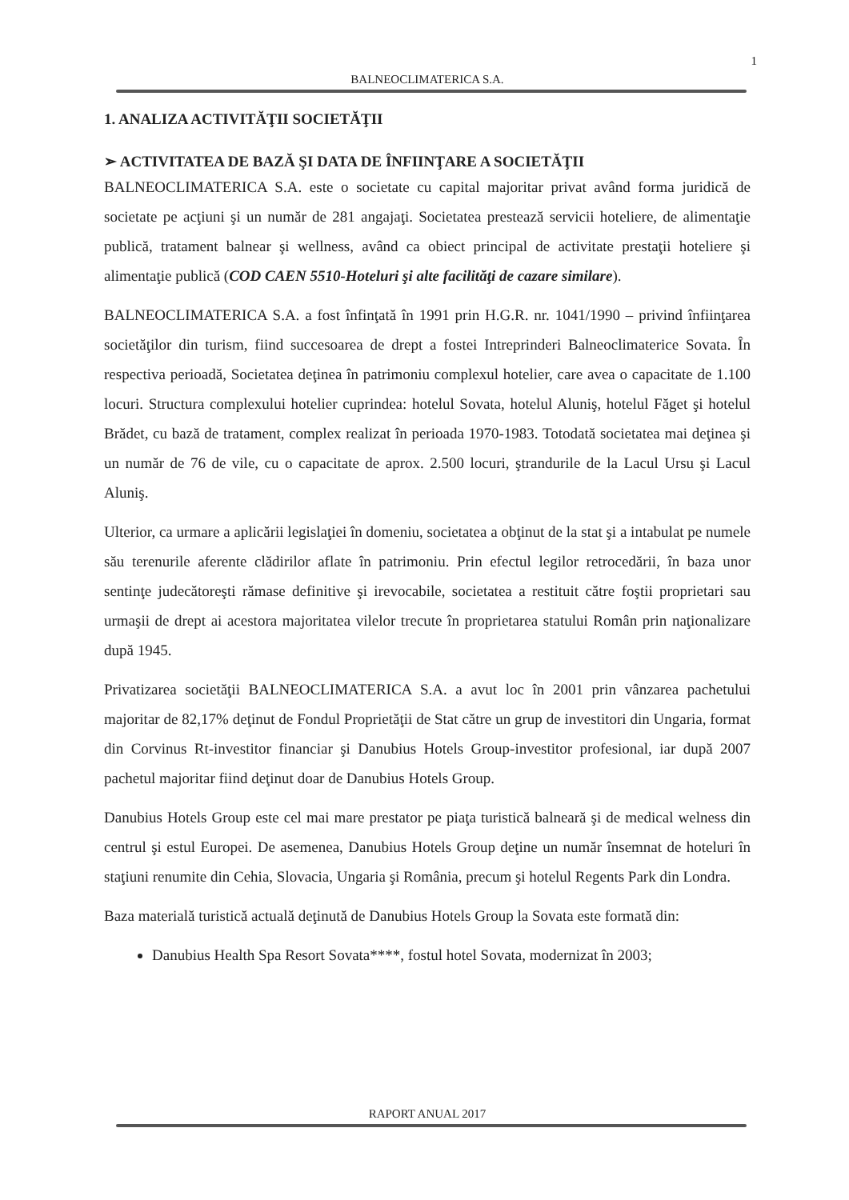1
BALNEOCLIMATERICA S.A.
1. ANALIZA ACTIVITĂŢII SOCIETĂŢII
➢ ACTIVITATEA DE BAZĂ ŞI DATA DE ÎNFIINŢARE A SOCIETĂŢII
BALNEOCLIMATERICA S.A. este o societate cu capital majoritar privat având forma juridică de societate pe acţiuni şi un număr de 281 angajaţi. Societatea prestează servicii hoteliere, de alimentaţie publică, tratament balnear şi wellness, având ca obiect principal de activitate prestaţii hoteliere şi alimentaţie publică (COD CAEN 5510-Hoteluri şi alte facilităţi de cazare similare).
BALNEOCLIMATERICA S.A. a fost înfinţată în 1991 prin H.G.R. nr. 1041/1990 – privind înfiinţarea societăţilor din turism, fiind succesoarea de drept a fostei Intreprinderi Balneoclimaterice Sovata. În respectiva perioadă, Societatea deţinea în patrimoniu complexul hotelier, care avea o capacitate de 1.100 locuri. Structura complexului hotelier cuprindea: hotelul Sovata, hotelul Aluniş, hotelul Făget şi hotelul Brădet, cu bază de tratament, complex realizat în perioada 1970-1983. Totodată societatea mai deţinea şi un număr de 76 de vile, cu o capacitate de aprox. 2.500 locuri, ştrandurile de la Lacul Ursu şi Lacul Aluniş.
Ulterior, ca urmare a aplicării legislaţiei în domeniu, societatea a obţinut de la stat şi a intabulat pe numele său terenurile aferente clădirilor aflate în patrimoniu. Prin efectul legilor retrocedării, în baza unor sentinţe judecătoreşti rămase definitive şi irevocabile, societatea a restituit către foştii proprietari sau urmaşii de drept ai acestora majoritatea vilelor trecute în proprietarea statului Român prin naţionalizare după 1945.
Privatizarea societăţii BALNEOCLIMATERICA S.A. a avut loc în 2001 prin vânzarea pachetului majoritar de 82,17% deţinut de Fondul Proprietăţii de Stat către un grup de investitori din Ungaria, format din Corvinus Rt-investitor financiar şi Danubius Hotels Group-investitor profesional, iar după 2007 pachetul majoritar fiind deţinut doar de Danubius Hotels Group.
Danubius Hotels Group este cel mai mare prestator pe piaţa turistică balneară şi de medical welness din centrul şi estul Europei. De asemenea, Danubius Hotels Group deţine un număr însemnat de hoteluri în staţiuni renumite din Cehia, Slovacia, Ungaria şi România, precum şi hotelul Regents Park din Londra.
Baza materială turistică actuală deţinută de Danubius Hotels Group la Sovata este formată din:
Danubius Health Spa Resort Sovata****, fostul hotel Sovata, modernizat în 2003;
RAPORT ANUAL 2017